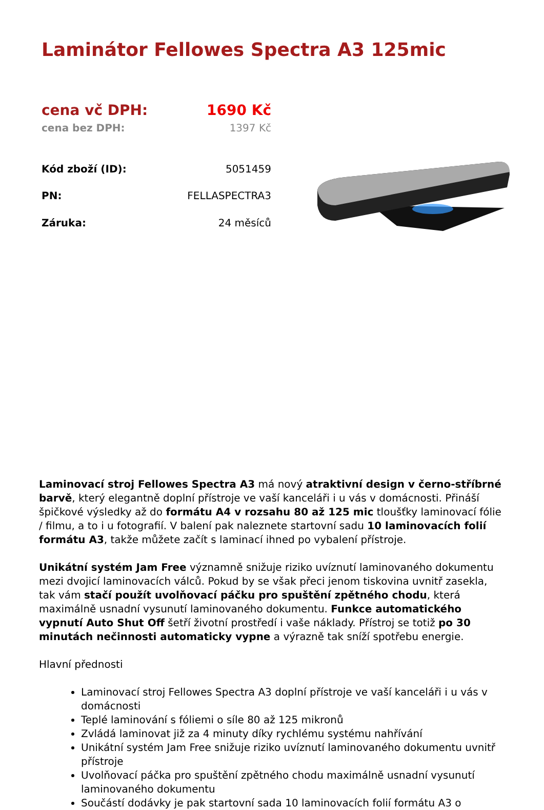Laminátor Fellowes Spectra A3 125mic
| | cena vč DPH: | 1690 Kč |
| cena bez DPH: | 1397 Kč | |
| Kód zboží (ID): | 5051459 | |
| PN: | FELLASPECTRA3 | |
| Záruka: | 24 měsíců | |
Laminovací stroj Fellowes Spectra A3 má nový atraktivní design v černo-stříbrné barvě, který elegantně doplní přístroje ve vaší kanceláři i u vás v domácnosti. Přináší špičkové výsledky až do formátu A4 v rozsahu 80 až 125 mic tloušťky laminovací fólie / filmu, a to i u fotografií. V balení pak naleznete startovní sadu 10 laminovacích folií formátu A3, takže můžete začít s laminací ihned po vybalení přístroje.
Unikátní systém Jam Free významně snižuje riziko uvíznutí laminovaného dokumentu mezi dvojicí laminovacích válců. Pokud by se však přeci jenom tiskovina uvnitř zasekla, tak vám stačí použít uvolňovací páčku pro spuštění zpětného chodu, která maximálně usnadní vysunutí laminovaného dokumentu. Funkce automatického vypnutí Auto Shut Off šetří životní prostředí i vaše náklady. Přístroj se totiž po 30 minutách nečinnosti automaticky vypne a výrazně tak sníží spotřebu energie.
Hlavní přednosti
Laminovací stroj Fellowes Spectra A3 doplní přístroje ve vaší kanceláři i u vás v domácnosti
Teplé laminování s fóliemi o síle 80 až 125 mikronů
Zvládá laminovat již za 4 minuty díky rychlému systému nahřívání
Unikátní systém Jam Free snižuje riziko uvíznutí laminovaného dokumentu uvnitř přístroje
Uvolňovací páčka pro spuštění zpětného chodu maximálně usnadní vysunutí laminovaného dokumentu
Součástí dodávky je pak startovní sada 10 laminovacích folií formátu A3 o